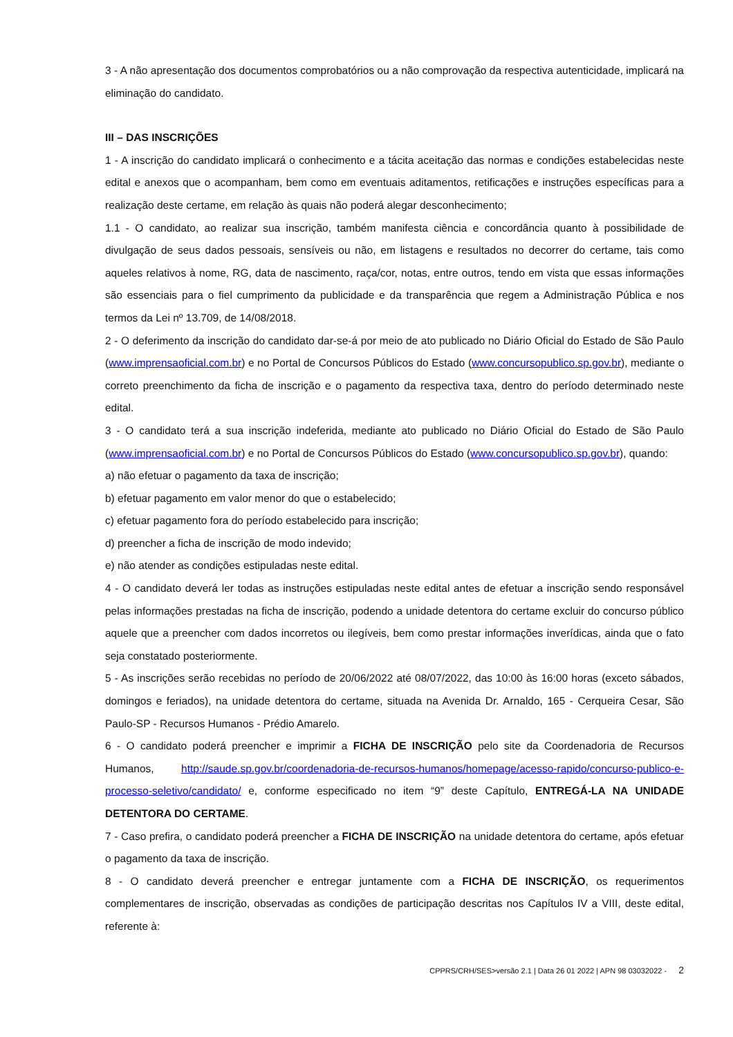3 - A não apresentação dos documentos comprobatórios ou a não comprovação da respectiva autenticidade, implicará na eliminação do candidato.
III – DAS INSCRIÇÕES
1 - A inscrição do candidato implicará o conhecimento e a tácita aceitação das normas e condições estabelecidas neste edital e anexos que o acompanham, bem como em eventuais aditamentos, retificações e instruções específicas para a realização deste certame, em relação às quais não poderá alegar desconhecimento;
1.1 - O candidato, ao realizar sua inscrição, também manifesta ciência e concordância quanto à possibilidade de divulgação de seus dados pessoais, sensíveis ou não, em listagens e resultados no decorrer do certame, tais como aqueles relativos à nome, RG, data de nascimento, raça/cor, notas, entre outros, tendo em vista que essas informações são essenciais para o fiel cumprimento da publicidade e da transparência que regem a Administração Pública e nos termos da Lei nº 13.709, de 14/08/2018.
2 - O deferimento da inscrição do candidato dar-se-á por meio de ato publicado no Diário Oficial do Estado de São Paulo (www.imprensaoficial.com.br) e no Portal de Concursos Públicos do Estado (www.concursopublico.sp.gov.br), mediante o correto preenchimento da ficha de inscrição e o pagamento da respectiva taxa, dentro do período determinado neste edital.
3 - O candidato terá a sua inscrição indeferida, mediante ato publicado no Diário Oficial do Estado de São Paulo (www.imprensaoficial.com.br) e no Portal de Concursos Públicos do Estado (www.concursopublico.sp.gov.br), quando:
a) não efetuar o pagamento da taxa de inscrição;
b) efetuar pagamento em valor menor do que o estabelecido;
c) efetuar pagamento fora do período estabelecido para inscrição;
d) preencher a ficha de inscrição de modo indevido;
e) não atender as condições estipuladas neste edital.
4 - O candidato deverá ler todas as instruções estipuladas neste edital antes de efetuar a inscrição sendo responsável pelas informações prestadas na ficha de inscrição, podendo a unidade detentora do certame excluir do concurso público aquele que a preencher com dados incorretos ou ilegíveis, bem como prestar informações inverídicas, ainda que o fato seja constatado posteriormente.
5 - As inscrições serão recebidas no período de 20/06/2022 até 08/07/2022, das 10:00 às 16:00 horas (exceto sábados, domingos e feriados), na unidade detentora do certame, situada na Avenida Dr. Arnaldo, 165 - Cerqueira Cesar, São Paulo-SP - Recursos Humanos - Prédio Amarelo.
6 - O candidato poderá preencher e imprimir a FICHA DE INSCRIÇÃO pelo site da Coordenadoria de Recursos Humanos, http://saude.sp.gov.br/coordenadoria-de-recursos-humanos/homepage/acesso-rapido/concurso-publico-e-processo-seletivo/candidato/ e, conforme especificado no item “9” deste Capítulo, ENTREGÁ-LA NA UNIDADE DETENTORA DO CERTAME.
7 - Caso prefira, o candidato poderá preencher a FICHA DE INSCRIÇÃO na unidade detentora do certame, após efetuar o pagamento da taxa de inscrição.
8 - O candidato deverá preencher e entregar juntamente com a FICHA DE INSCRIÇÃO, os requerimentos complementares de inscrição, observadas as condições de participação descritas nos Capítulos IV a VIII, deste edital, referente à:
CPPRS/CRH/SES>versão 2.1 | Data 26 01 2022 | APN 98 03032022 - 2